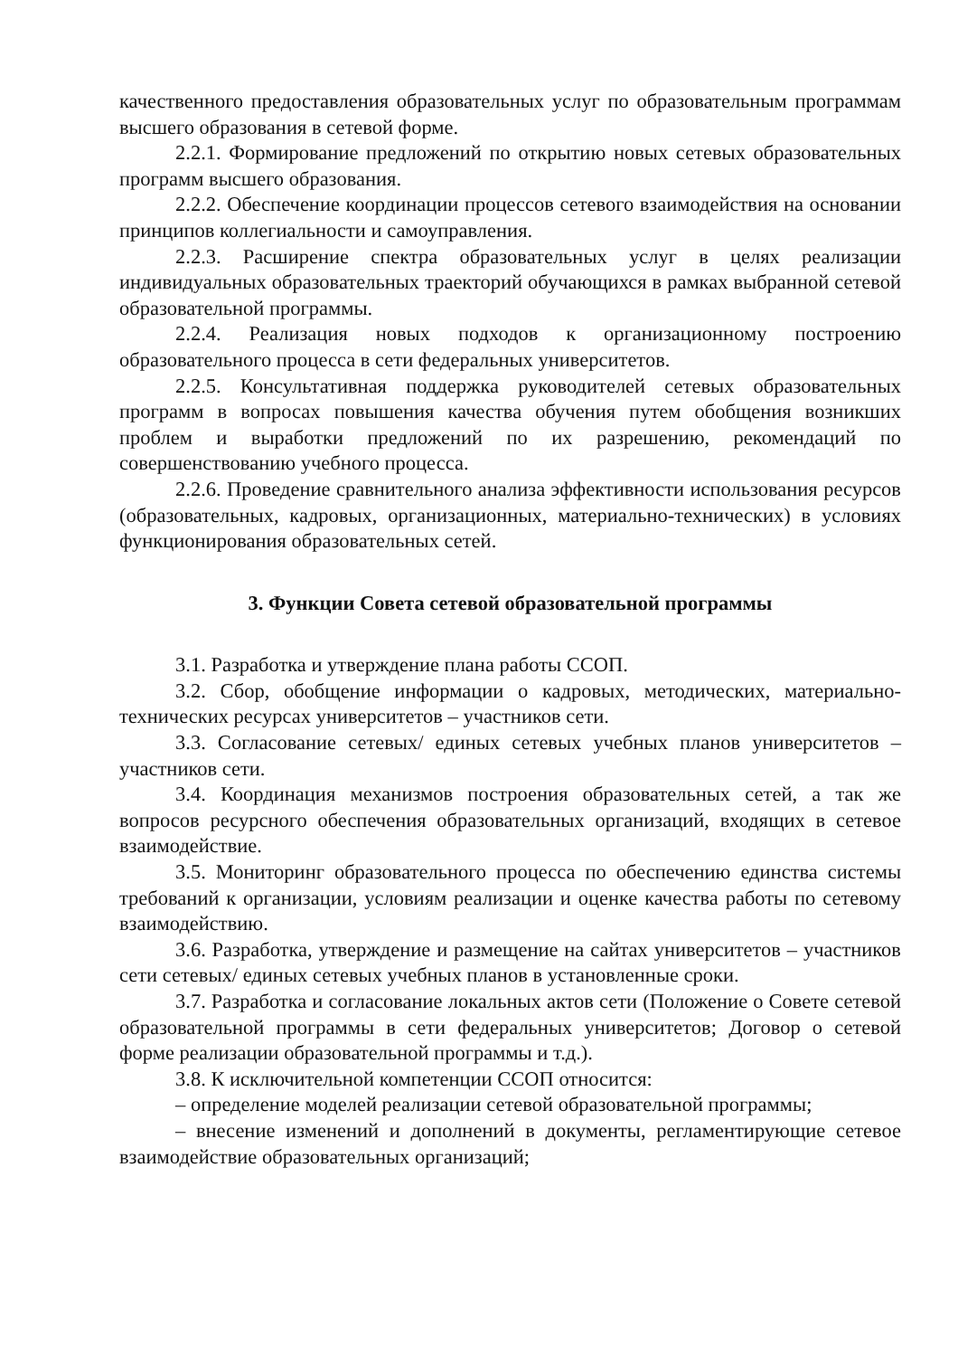качественного предоставления образовательных услуг по образовательным программам высшего образования в сетевой форме.
2.2.1. Формирование предложений по открытию новых сетевых образовательных программ высшего образования.
2.2.2. Обеспечение координации процессов сетевого взаимодействия на основании принципов коллегиальности и самоуправления.
2.2.3. Расширение спектра образовательных услуг в целях реализации индивидуальных образовательных траекторий обучающихся в рамках выбранной сетевой образовательной программы.
2.2.4. Реализация новых подходов к организационному построению образовательного процесса в сети федеральных университетов.
2.2.5. Консультативная поддержка руководителей сетевых образовательных программ в вопросах повышения качества обучения путем обобщения возникших проблем и выработки предложений по их разрешению, рекомендаций по совершенствованию учебного процесса.
2.2.6. Проведение сравнительного анализа эффективности использования ресурсов (образовательных, кадровых, организационных, материально-технических) в условиях функционирования образовательных сетей.
3. Функции Совета сетевой образовательной программы
3.1. Разработка и утверждение плана работы ССОП.
3.2. Сбор, обобщение информации о кадровых, методических, материально-технических ресурсах университетов – участников сети.
3.3. Согласование сетевых/ единых сетевых учебных планов университетов – участников сети.
3.4. Координация механизмов построения образовательных сетей, а так же вопросов ресурсного обеспечения образовательных организаций, входящих в сетевое взаимодействие.
3.5. Мониторинг образовательного процесса по обеспечению единства системы требований к организации, условиям реализации и оценке качества работы по сетевому взаимодействию.
3.6. Разработка, утверждение и размещение на сайтах университетов – участников сети сетевых/ единых сетевых учебных планов в установленные сроки.
3.7. Разработка и согласование локальных актов сети (Положение о Совете сетевой образовательной программы в сети федеральных университетов; Договор о сетевой форме реализации образовательной программы и т.д.).
3.8. К исключительной компетенции ССОП относится:
– определение моделей реализации сетевой образовательной программы;
– внесение изменений и дополнений в документы, регламентирующие сетевое взаимодействие образовательных организаций;